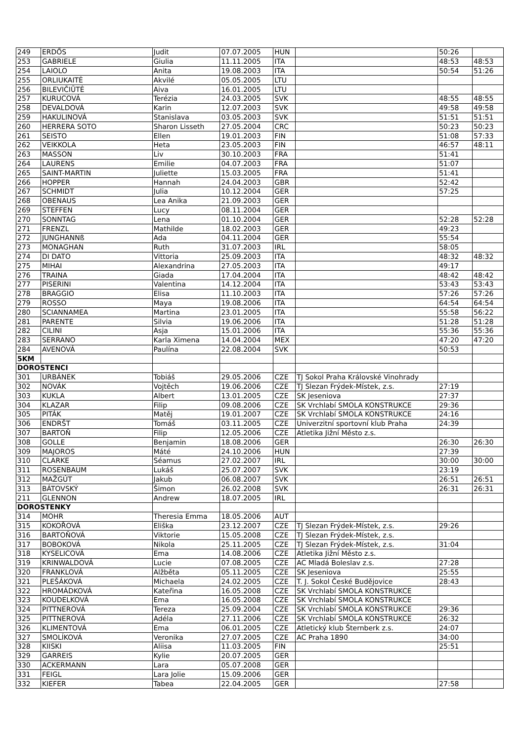| 249 | ERDŐS | Judit | 07.07.2005 | HUN | | 50:26 | |
| 253 | GABRIELE | Giulia | 11.11.2005 | ITA | | 48:53 | 48:53 |
| 254 | LAIOLO | Anita | 19.08.2003 | ITA | | 50:54 | 51:26 |
| 255 | ORLIUKAITĖ | Akvilé | 05.05.2005 | LTU | | | |
| 256 | BILEVIČIŪTĖ | Aiva | 16.01.2005 | LTU | | | |
| 257 | KURUCOVÁ | Terézia | 24.03.2005 | SVK | | 48:55 | 48:55 |
| 258 | DEVALDOVÁ | Karin | 12.07.2003 | SVK | | 49:58 | 49:58 |
| 259 | HAKULINOVÁ | Stanislava | 03.05.2003 | SVK | | 51:51 | 51:51 |
| 260 | HERRERA SOTO | Sharon Lisseth | 27.05.2004 | CRC | | 50:23 | 50:23 |
| 261 | SEISTO | Ellen | 19.01.2003 | FIN | | 51:08 | 57:33 |
| 262 | VEIKKOLA | Heta | 23.05.2003 | FIN | | 46:57 | 48:11 |
| 263 | MASSON | Liv | 30.10.2003 | FRA | | 51:41 | |
| 264 | LAURENS | Emilie | 04.07.2003 | FRA | | 51:07 | |
| 265 | SAINT-MARTIN | Juliette | 15.03.2005 | FRA | | 51:41 | |
| 266 | HOPPER | Hannah | 24.04.2003 | GBR | | 52:42 | |
| 267 | SCHMIDT | Julia | 10.12.2004 | GER | | 57:25 | |
| 268 | OBENAUS | Lea Anika | 21.09.2003 | GER | | | |
| 269 | STEFFEN | Lucy | 08.11.2004 | GER | | | |
| 270 | SONNTAG | Lena | 01.10.2004 | GER | | 52:28 | 52:28 |
| 271 | FRENZL | Mathilde | 18.02.2003 | GER | | 49:23 | |
| 272 | JUNGHANNß | Ada | 04.11.2004 | GER | | 55:54 | |
| 273 | MONAGHAN | Ruth | 31.07.2003 | IRL | | 58:05 | |
| 274 | DI DATO | Vittoria | 25.09.2003 | ITA | | 48:32 | 48:32 |
| 275 | MIHAI | Alexandrina | 27.05.2003 | ITA | | 49:17 | |
| 276 | TRAINA | Giada | 17.04.2004 | ITA | | 48:42 | 48:42 |
| 277 | PISERINI | Valentina | 14.12.2004 | ITA | | 53:43 | 53:43 |
| 278 | BRAGGIO | Elisa | 11.10.2003 | ITA | | 57:26 | 57:26 |
| 279 | ROSSO | Maya | 19.08.2006 | ITA | | 64:54 | 64:54 |
| 280 | SCIANNAMEA | Martina | 23.01.2005 | ITA | | 55:58 | 56:22 |
| 281 | PARENTE | Silvia | 19.06.2006 | ITA | | 51:28 | 51:28 |
| 282 | CILINI | Asja | 15.01.2006 | ITA | | 55:36 | 55:36 |
| 283 | SERRANO | Karla Ximena | 14.04.2004 | MEX | | 47:20 | 47:20 |
| 284 | AVENOVÁ | Paulína | 22.08.2004 | SVK | | 50:53 | |
| 5KM | | | | | | | |
| DOROSTENCI | | | | | | | |
| 301 | URBÁNEK | Tobiáš | 29.05.2006 | CZE | TJ Sokol Praha Královské Vinohrady | | |
| 302 | NOVÁK | Vojtěch | 19.06.2006 | CZE | TJ Slezan Frýdek-Místek, z.s. | 27:19 | |
| 303 | KUKLA | Albert | 13.01.2005 | CZE | SK Jeseniova | 27:37 | |
| 304 | KLAZAR | Filip | 09.08.2006 | CZE | SK Vrchlabí SMOLA KONSTRUKCE | 29:36 | |
| 305 | PITÁK | Matěj | 19.01.2007 | CZE | SK Vrchlabí SMOLA KONSTRUKCE | 24:16 | |
| 306 | ENDRŠT | Tomáš | 03.11.2005 | CZE | Univerzitní sportovní klub Praha | 24:39 | |
| 307 | BARTOŇ | Filip | 12.05.2006 | CZE | Atletika Jižní Město z.s. | | |
| 308 | GOLLE | Benjamin | 18.08.2006 | GER | | 26:30 | 26:30 |
| 309 | MAJOROS | Máté | 24.10.2006 | HUN | | 27:39 | |
| 310 | CLARKE | Séamus | 27.02.2007 | IRL | | 30:00 | 30:00 |
| 311 | ROSENBAUM | Lukáš | 25.07.2007 | SVK | | 23:19 | |
| 312 | MAŽGÚT | Jakub | 06.08.2007 | SVK | | 26:51 | 26:51 |
| 313 | BÁTOVSKÝ | Šimon | 26.02.2008 | SVK | | 26:31 | 26:31 |
| 211 | GLENNON | Andrew | 18.07.2005 | IRL | | | |
| DOROSTENKY | | | | | | | |
| 314 | MOHR | Theresia Emma | 18.05.2006 | AUT | | | |
| 315 | KOKOŘOVÁ | Eliška | 23.12.2007 | CZE | TJ Slezan Frýdek-Místek, z.s. | 29:26 | |
| 316 | BARTOŇOVÁ | Viktorie | 15.05.2008 | CZE | TJ Slezan Frýdek-Místek, z.s. | | |
| 317 | BOBOKOVÁ | Nikola | 25.11.2005 | CZE | TJ Slezan Frýdek-Místek, z.s. | 31:04 | |
| 318 | KYSELICOVÁ | Ema | 14.08.2006 | CZE | Atletika Jižní Město z.s. | | |
| 319 | KRINWALDOVÁ | Lucie | 07.08.2005 | CZE | AC Mladá Boleslav z.s. | 27:28 | |
| 320 | FRANKLOVÁ | Alžběta | 05.11.2005 | CZE | SK Jeseniova | 25:55 | |
| 321 | PLEŠÁKOVÁ | Michaela | 24.02.2005 | CZE | T. J. Sokol České Budějovice | 28:43 | |
| 322 | HROMÁDKOVÁ | Kateřina | 16.05.2008 | CZE | SK Vrchlabí SMOLA KONSTRUKCE | | |
| 323 | KOUDELKOVÁ | Ema | 16.05.2008 | CZE | SK Vrchlabí SMOLA KONSTRUKCE | | |
| 324 | PITTNEROVÁ | Tereza | 25.09.2004 | CZE | SK Vrchlabí SMOLA KONSTRUKCE | 29:36 | |
| 325 | PITTNEROVÁ | Adéla | 27.11.2006 | CZE | SK Vrchlabí SMOLA KONSTRUKCE | 26:32 | |
| 326 | KLIMENTOVÁ | Ema | 06.01.2005 | CZE | Atletický klub Šternberk z.s. | 24:07 | |
| 327 | SMOLÍKOVÁ | Veronika | 27.07.2005 | CZE | AC Praha 1890 | 34:00 | |
| 328 | KIISKI | Aliisa | 11.03.2005 | FIN | | 25:51 | |
| 329 | GARREIS | Kylie | 20.07.2005 | GER | | | |
| 330 | ACKERMANN | Lara | 05.07.2008 | GER | | | |
| 331 | FEIGL | Lara Jolie | 15.09.2006 | GER | | | |
| 332 | KIEFER | Tabea | 22.04.2005 | GER | | 27:58 | |